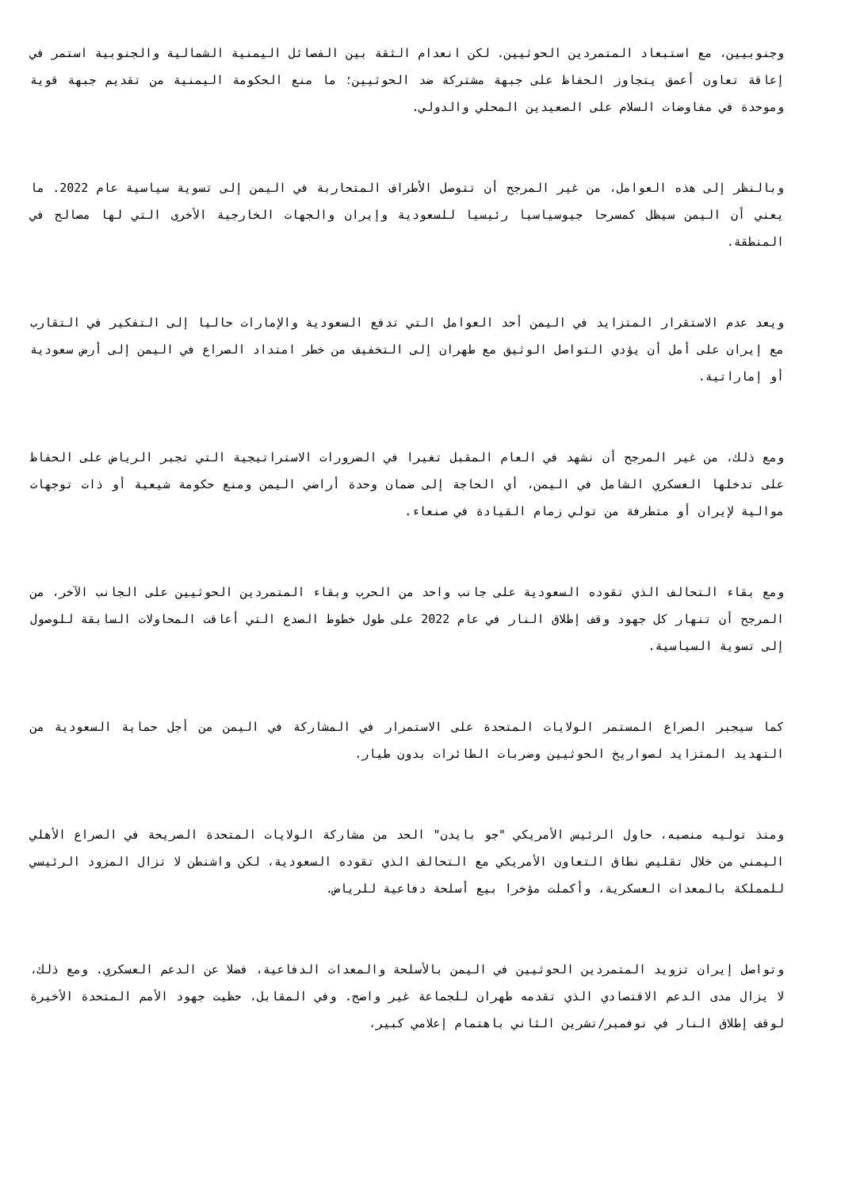وجنوبيين، مع استبعاد المتمردين الحوثيين. لكن انعدام الثقة بين الفصائل اليمنية الشمالية والجنوبية استمر في إعاقة تعاون أعمق يتجاوز الحفاظ على جبهة مشتركة ضد الحوثيين؛ ما منع الحكومة اليمنية من تقديم جبهة قوية وموحدة في مفاوضات السلام على الصعيدين المحلي والدولي.
وبالنظر إلى هذه العوامل، من غير المرجح أن تتوصل الأطراف المتحاربة في اليمن إلى تسوية سياسية عام 2022. ما يعني أن اليمن سيظل كمسرحا جيوسياسيا رئيسيا للسعودية وإيران والجهات الخارجية الأخرى التي لها مصالح في المنطقة.
ويعد عدم الاستقرار المتزايد في اليمن أحد العوامل التي تدفع السعودية والإمارات حاليا إلى التفكير في التقارب مع إيران على أمل أن يؤدي التواصل الوثيق مع طهران إلى التخفيف من خطر امتداد الصراع في اليمن إلى أرض سعودية أو إماراتية.
ومع ذلك، من غير المرجح أن نشهد في العام المقبل تغيرا في الضرورات الاستراتيجية التي تجبر الرياض على الحفاظ على تدخلها العسكري الشامل في اليمن، أي الحاجة إلى ضمان وحدة أراضي اليمن ومنع حكومة شيعية أو ذات توجهات موالية لإيران أو متطرفة من تولي زمام القيادة في صنعاء.
ومع بقاء التحالف الذي تقوده السعودية على جانب واحد من الحرب وبقاء المتمردين الحوثيين على الجانب الآخر، من المرجح أن تنهار كل جهود وقف إطلاق النار في عام 2022 على طول خطوط الصدع التي أعاقت المحاولات السابقة للوصول إلى تسوية السياسية.
كما سيجبر الصراع المستمر الولايات المتحدة على الاستمرار في المشاركة في اليمن من أجل حماية السعودية من التهديد المتزايد لصواريخ الحوثيين وضربات الطائرات بدون طيار.
ومنذ توليه منصبه، حاول الرئيس الأمريكي "جو بايدن" الحد من مشاركة الولايات المتحدة الصريحة في الصراع الأهلي اليمني من خلال تقليص نطاق التعاون الأمريكي مع التحالف الذي تقوده السعودية، لكن واشنطن لا تزال المزود الرئيسي للمملكة بالمعدات العسكرية، وأكملت مؤخرا بيع أسلحة دفاعية للرياض.
وتواصل إيران تزويد المتمردين الحوثيين في اليمن بالأسلحة والمعدات الدفاعية، فضلا عن الدعم العسكري. ومع ذلك، لا يزال مدى الدعم الاقتصادي الذي تقدمه طهران للجماعة غير واضح. وفي المقابل، حظيت جهود الأمم المتحدة الأخيرة لوقف إطلاق النار في نوفمبر/تشرين الثاني باهتمام إعلامي كبير،